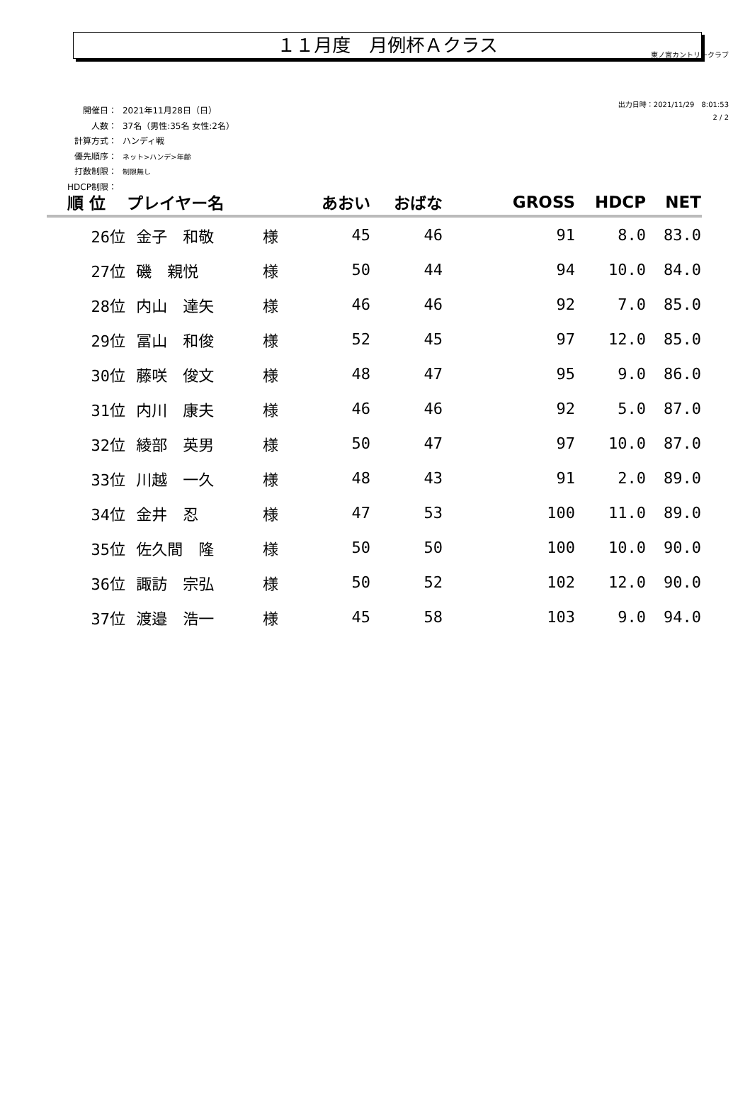東ノ宮カントリークラブ
１１月度　月例杯Ａクラス
出力日時：2021/11/29　8:01:53
2 / 2
| 開催日： | 2021年11月28日（日） |
| 人数： | 37名（男性:35名 女性:2名） |
| 計算方式： | ハンディ戦 |
| 優先順序： | ネット>ハンデ>年齢 |
| 打数制限： | 制限無し |
| HDCP制限： | |
| 順 位 | プレイヤー名 | | あおい | おばな | GROSS | HDCP | NET |
| --- | --- | --- | --- | --- | --- | --- | --- |
| 26位 | 金子 和敬 | 様 | 45 | 46 | 91 | 8.0 | 83.0 |
| 27位 | 磯 親悦 | 様 | 50 | 44 | 94 | 10.0 | 84.0 |
| 28位 | 内山 達矢 | 様 | 46 | 46 | 92 | 7.0 | 85.0 |
| 29位 | 冨山 和俊 | 様 | 52 | 45 | 97 | 12.0 | 85.0 |
| 30位 | 藤咲 俊文 | 様 | 48 | 47 | 95 | 9.0 | 86.0 |
| 31位 | 内川 康夫 | 様 | 46 | 46 | 92 | 5.0 | 87.0 |
| 32位 | 綾部 英男 | 様 | 50 | 47 | 97 | 10.0 | 87.0 |
| 33位 | 川越 一久 | 様 | 48 | 43 | 91 | 2.0 | 89.0 |
| 34位 | 金井 忍 | 様 | 47 | 53 | 100 | 11.0 | 89.0 |
| 35位 | 佐久間 隆 | 様 | 50 | 50 | 100 | 10.0 | 90.0 |
| 36位 | 諏訪 宗弘 | 様 | 50 | 52 | 102 | 12.0 | 90.0 |
| 37位 | 渡邉 浩一 | 様 | 45 | 58 | 103 | 9.0 | 94.0 |